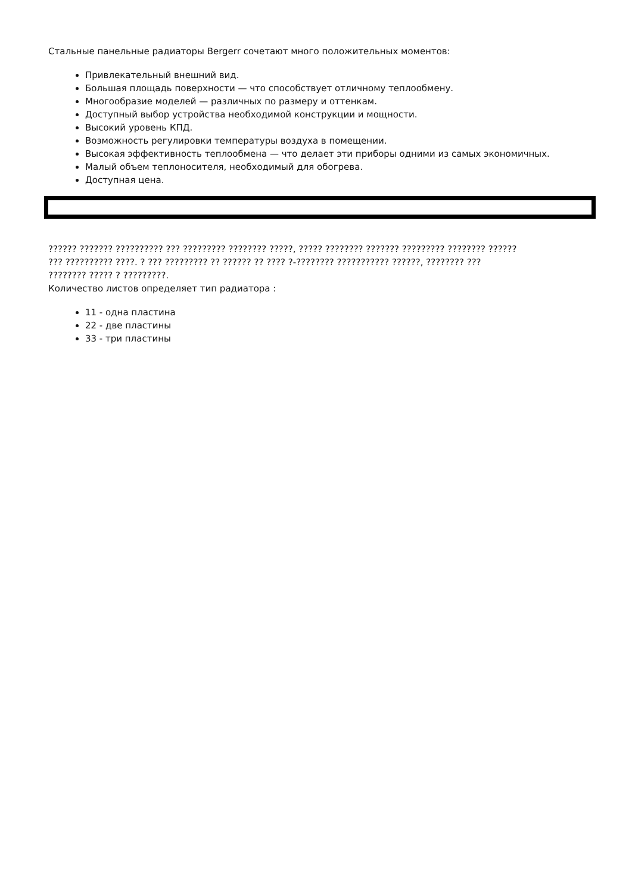Стальные панельные радиаторы Bergerr сочетают много положительных моментов:
Привлекательный внешний вид.
Большая площадь поверхности — что способствует отличному теплообмену.
Многообразие моделей — различных по размеру и оттенкам.
Доступный выбор устройства необходимой конструкции и мощности.
Высокий уровень КПД.
Возможность регулировки температуры воздуха в помещении.
Высокая эффективность теплообмена — что делает эти приборы одними из самых экономичных.
Малый объем теплоносителя, необходимый для обогрева.
Доступная цена.
?????? ??????? ?????????? ??? ????????? ???????? ?????, ????? ???????? ??????? ????????? ???????? ??????
??? ?????????? ????. ? ??? ????????? ?? ?????? ?? ???? ?-???????? ??????????? ??????, ???????? ???
???????? ????? ? ?????????.
Количество листов определяет тип радиатора :
11 - одна пластина
22 - две пластины
33 - три пластины